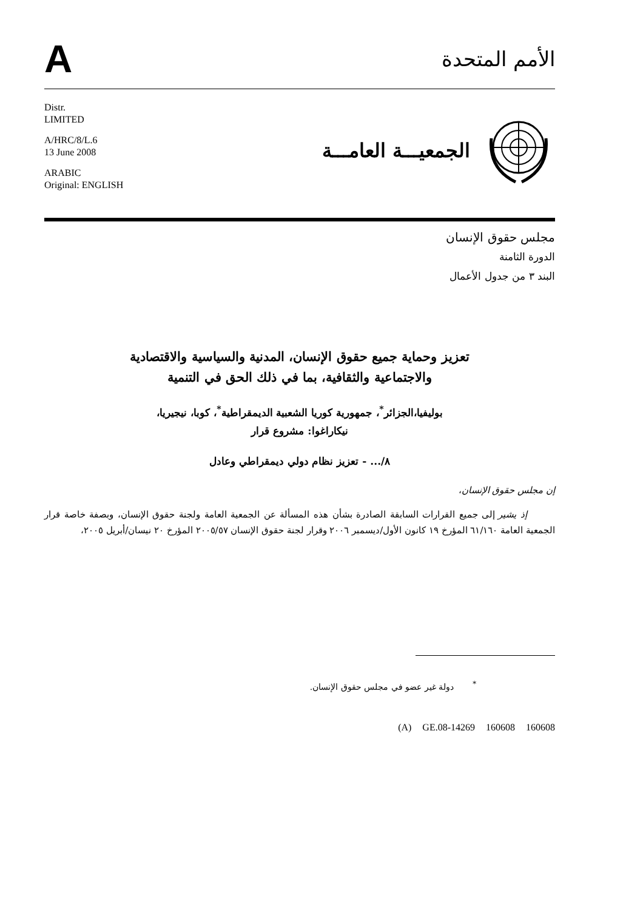A
الأمم المتحدة
Distr.
LIMITED
A/HRC/8/L.6
13 June 2008
ARABIC
Original: ENGLISH
الجمعيـــة العامـــة
مجلس حقوق الإنسان
الدورة الثامنة
البند ٣ من جدول الأعمال
تعزيز وحماية جميع حقوق الإنسان، المدنية والسياسية والاقتصادية
والاجتماعية والثقافية، بما في ذلك الحق في التنمية
بوليفيا،الجزائر<sup>*</sup>، جمهورية كوريا الشعبية الديمقراطية<sup>*</sup>، كوبا، نيجيريا،
نيكاراغوا: مشروع قرار
٨/... - تعزيز نظام دولي ديمقراطي وعادل
إن مجلس حقوق الإنسان،
إذ يشير إلى جميع القرارات السابقة الصادرة بشأن هذه المسألة عن الجمعية العامة ولجنة حقوق الإنسان، وبصفة خاصة قرار الجمعية العامة ٦١/١٦٠ المؤرخ ١٩ كانون الأول/ديسمبر ٢٠٠٦ وقرار لجنة حقوق الإنسان ٢٠٠٥/٥٧ المؤرخ ٢٠ نيسان/أبريل ٢٠٠٥،
<sup>*</sup> دولة غير عضو في مجلس حقوق الإنسان.
(A) GE.08-14269 160608 160608